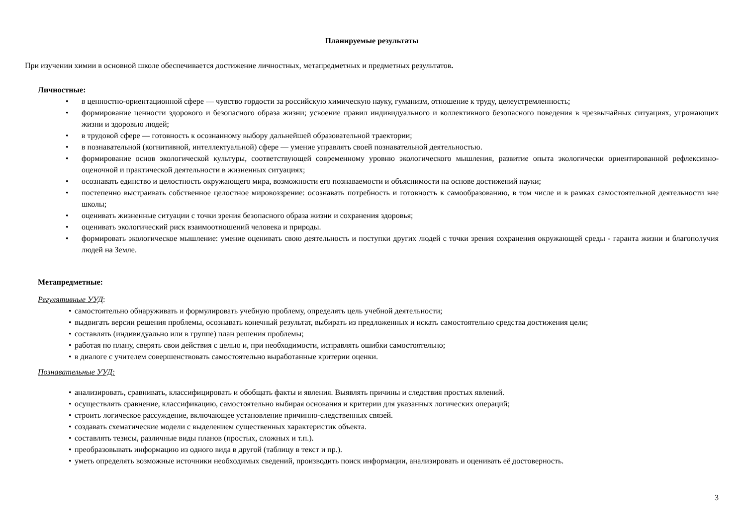Планируемые результаты
При изучении химии в основной школе обеспечивается достижение личностных, метапредметных и предметных результатов.
Личностные:
• в ценностно-ориентационной сфере — чувство гордости за российскую химическую науку, гуманизм, отношение к труду, целеустремленность;
• формирование ценности здорового и безопасного образа жизни; усвоение правил индивидуального и коллективного безопасного поведения в чрезвычайных ситуациях, угрожающих жизни и здоровью людей;
• в трудовой сфере — готовность к осознанному выбору дальнейшей образовательной траектории;
• в познавательной (когнитивной, интеллектуальной) сфере — умение управлять своей познавательной деятельностью.
• формирование основ экологической культуры, соответствующей современному уровню экологического мышления, развитие опыта экологически ориентированной рефлексивно-оценочной и практической деятельности в жизненных ситуациях;
• осознавать единство и целостность окружающего мира, возможности его познаваемости и объяснимости на основе достижений науки;
• постепенно выстраивать собственное целостное мировоззрение: осознавать потребность и готовность к самообразованию, в том числе и в рамках самостоятельной деятельности вне школы;
• оценивать жизненные ситуации с точки зрения безопасного образа жизни и сохранения здоровья;
• оценивать экологический риск взаимоотношений человека и природы.
• формировать экологическое мышление: умение оценивать свою деятельность и поступки других людей с точки зрения сохранения окружающей среды - гаранта жизни и благополучия людей на Земле.
Метапредметные:
Регулятивные УУД:
• самостоятельно обнаруживать и формулировать учебную проблему, определять цель учебной деятельности;
• выдвигать версии решения проблемы, осознавать конечный результат, выбирать из предложенных и искать самостоятельно средства достижения цели;
• составлять (индивидуально или в группе) план решения проблемы;
• работая по плану, сверять свои действия с целью и, при необходимости, исправлять ошибки самостоятельно;
• в диалоге с учителем совершенствовать самостоятельно выработанные критерии оценки.
Познавательные УУД:
• анализировать, сравнивать, классифицировать и обобщать факты и явления. Выявлять причины и следствия простых явлений.
• осуществлять сравнение, классификацию, самостоятельно выбирая основания и критерии для указанных логических операций;
• строить логическое рассуждение, включающее установление причинно-следственных связей.
• создавать схематические модели с выделением существенных характеристик объекта.
• составлять тезисы, различные виды планов (простых, сложных и т.п.).
• преобразовывать информацию из одного вида в другой (таблицу в текст и пр.).
• уметь определять возможные источники необходимых сведений, производить поиск информации, анализировать и оценивать её достоверность.
3